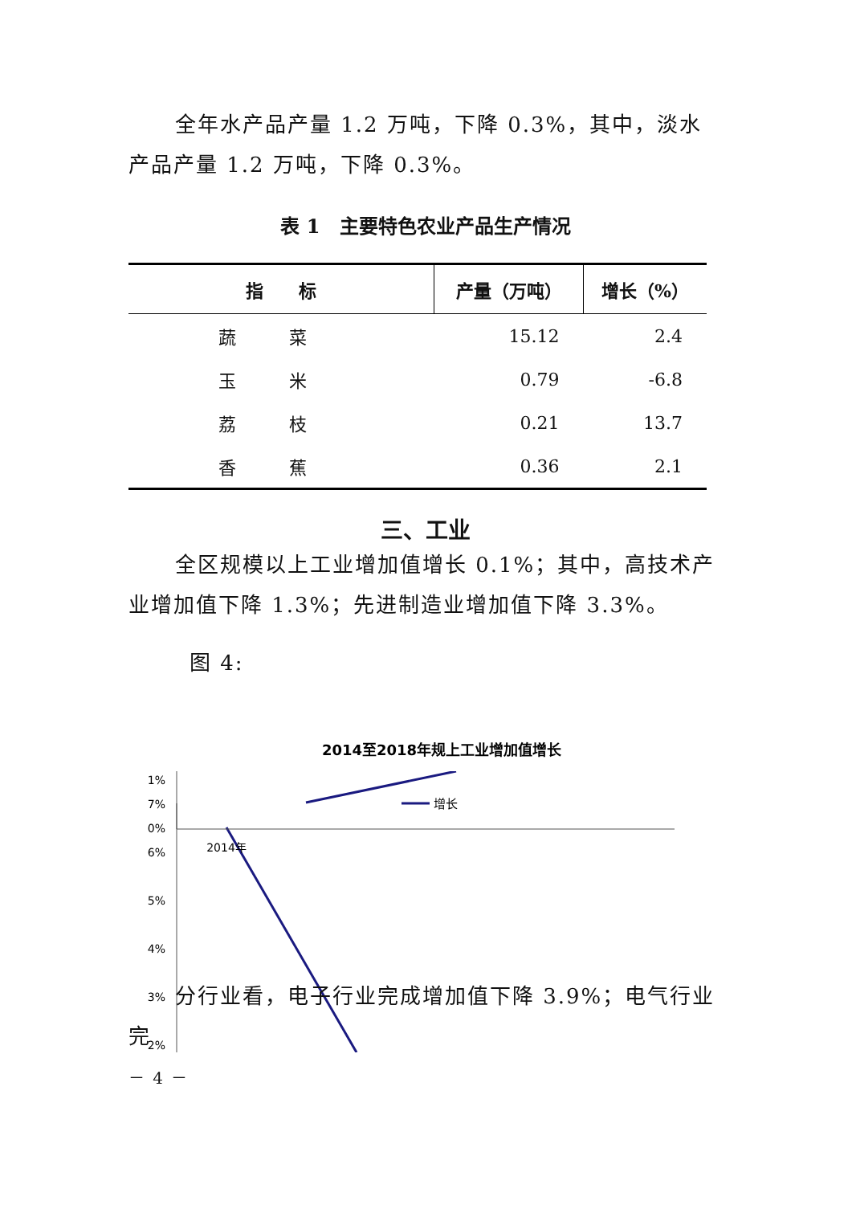全年水产品产量 1.2 万吨，下降 0.3%，其中，淡水产品产量 1.2 万吨，下降 0.3%。
表 1　主要特色农业产品生产情况
| 指 标 | 产量（万吨） | 增长（%） |
| --- | --- | --- |
| 蔬 菜 | 15.12 | 2.4 |
| 玉 米 | 0.79 | -6.8 |
| 荔 枝 | 0.21 | 13.7 |
| 香 蕉 | 0.36 | 2.1 |
三、工业
全区规模以上工业增加值增长 0.1%；其中，高技术产业增加值下降 1.3%；先进制造业增加值下降 3.3%。
图 4:
2014至2018年规上工业增加值增长
增长
7%
6%
5%
4%
3%
2%
1%
0%
2014年
分行业看，电子行业完成增加值下降 3.9%；电气行业完
－ 4 －